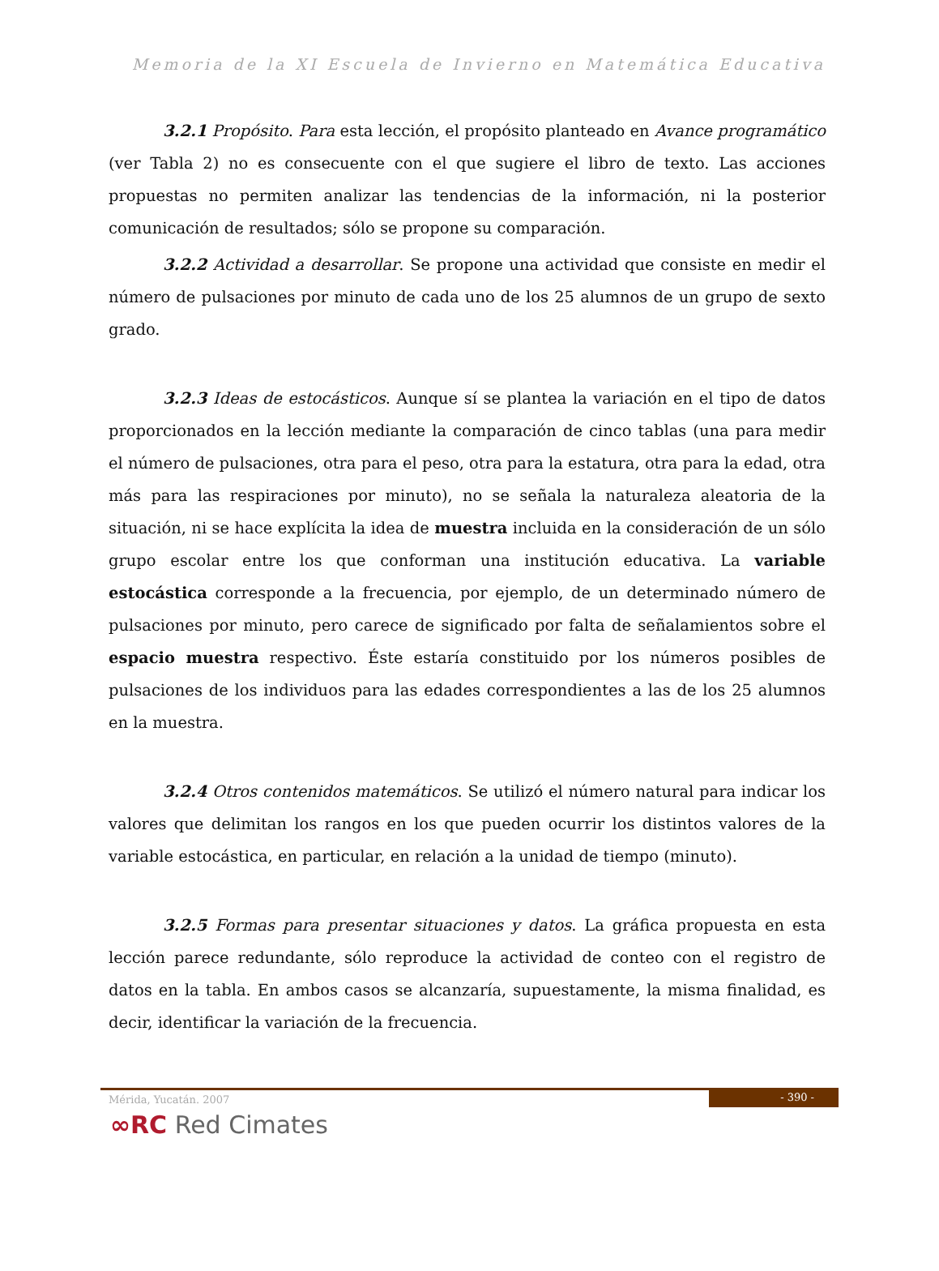Memoria de la XI Escuela de Invierno en Matemática Educativa
3.2.1 Propósito. Para esta lección, el propósito planteado en Avance programático (ver Tabla 2) no es consecuente con el que sugiere el libro de texto. Las acciones propuestas no permiten analizar las tendencias de la información, ni la posterior comunicación de resultados; sólo se propone su comparación.
3.2.2 Actividad a desarrollar. Se propone una actividad que consiste en medir el número de pulsaciones por minuto de cada uno de los 25 alumnos de un grupo de sexto grado.
3.2.3 Ideas de estocásticos. Aunque sí se plantea la variación en el tipo de datos proporcionados en la lección mediante la comparación de cinco tablas (una para medir el número de pulsaciones, otra para el peso, otra para la estatura, otra para la edad, otra más para las respiraciones por minuto), no se señala la naturaleza aleatoria de la situación, ni se hace explícita la idea de muestra incluida en la consideración de un sólo grupo escolar entre los que conforman una institución educativa. La variable estocástica corresponde a la frecuencia, por ejemplo, de un determinado número de pulsaciones por minuto, pero carece de significado por falta de señalamientos sobre el espacio muestra respectivo. Éste estaría constituido por los números posibles de pulsaciones de los individuos para las edades correspondientes a las de los 25 alumnos en la muestra.
3.2.4 Otros contenidos matemáticos. Se utilizó el número natural para indicar los valores que delimitan los rangos en los que pueden ocurrir los distintos valores de la variable estocástica, en particular, en relación a la unidad de tiempo (minuto).
3.2.5 Formas para presentar situaciones y datos. La gráfica propuesta en esta lección parece redundante, sólo reproduce la actividad de conteo con el registro de datos en la tabla. En ambos casos se alcanzaría, supuestamente, la misma finalidad, es decir, identificar la variación de la frecuencia.
Mérida, Yucatán. 2007
- 390 -
∞RC Red Cimates